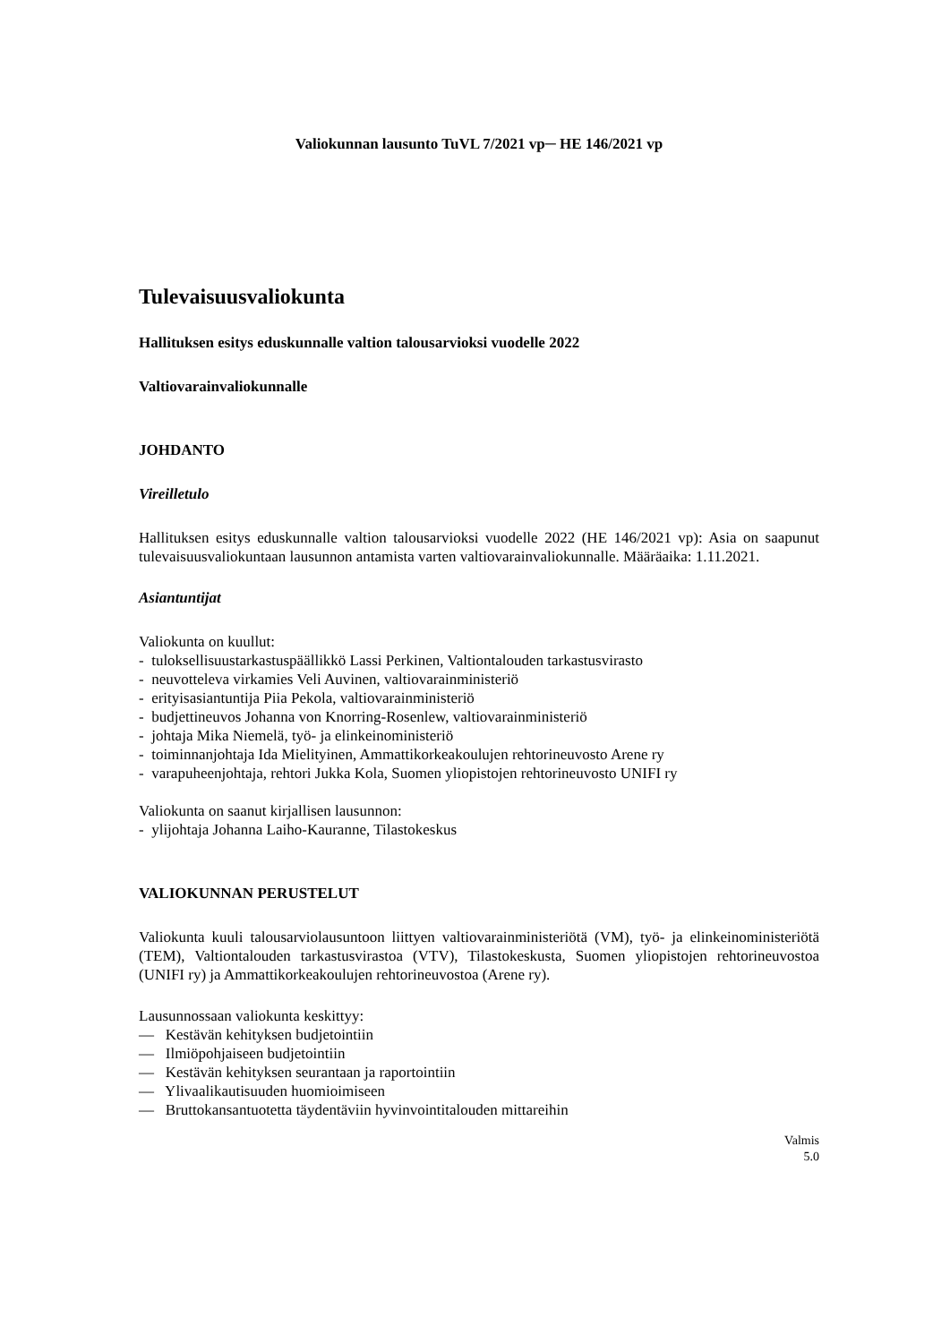Valiokunnan lausunto TuVL 7/2021 vp─ HE 146/2021 vp
Tulevaisuusvaliokunta
Hallituksen esitys eduskunnalle valtion talousarvioksi vuodelle 2022
Valtiovarainvaliokunnalle
JOHDANTO
Vireilletulo
Hallituksen esitys eduskunnalle valtion talousarvioksi vuodelle 2022 (HE 146/2021 vp): Asia on saapunut tulevaisuusvaliokuntaan lausunnon antamista varten valtiovarainvaliokunnalle. Määräaika: 1.11.2021.
Asiantuntijat
Valiokunta on kuullut:
- tuloksellisuustarkastuspäällikkö Lassi Perkinen, Valtiontalouden tarkastusvirasto
- neuvotteleva virkamies Veli Auvinen, valtiovarainministeriö
- erityisasiantuntija Piia Pekola, valtiovarainministeriö
- budjettineuvos Johanna von Knorring-Rosenlew, valtiovarainministeriö
- johtaja Mika Niemelä, työ- ja elinkeinoministeriö
- toiminnanjohtaja Ida Mielityinen, Ammattikorkeakoulujen rehtorineuvosto Arene ry
- varapuheenjohtaja, rehtori Jukka Kola, Suomen yliopistojen rehtorineuvosto UNIFI ry
Valiokunta on saanut kirjallisen lausunnon:
- ylijohtaja Johanna Laiho-Kauranne, Tilastokeskus
VALIOKUNNAN PERUSTELUT
Valiokunta kuuli talousarviolausuntoon liittyen valtiovarainministeriötä (VM), työ- ja elinkeinoministeriötä (TEM), Valtiontalouden tarkastusvirastoa (VTV), Tilastokeskusta, Suomen yliopistojen rehtorineuvostoa (UNIFI ry) ja Ammattikorkeakoulujen rehtorineuvostoa (Arene ry).
Lausunnossaan valiokunta keskittyy:
— Kestävän kehityksen budjetointiin
— Ilmiöpohjaiseen budjetointiin
— Kestävän kehityksen seurantaan ja raportointiin
— Ylivaalikautisuuden huomioimiseen
— Bruttokansantuotetta täydentäviin hyvinvointitalouden mittareihin
Valmis
5.0